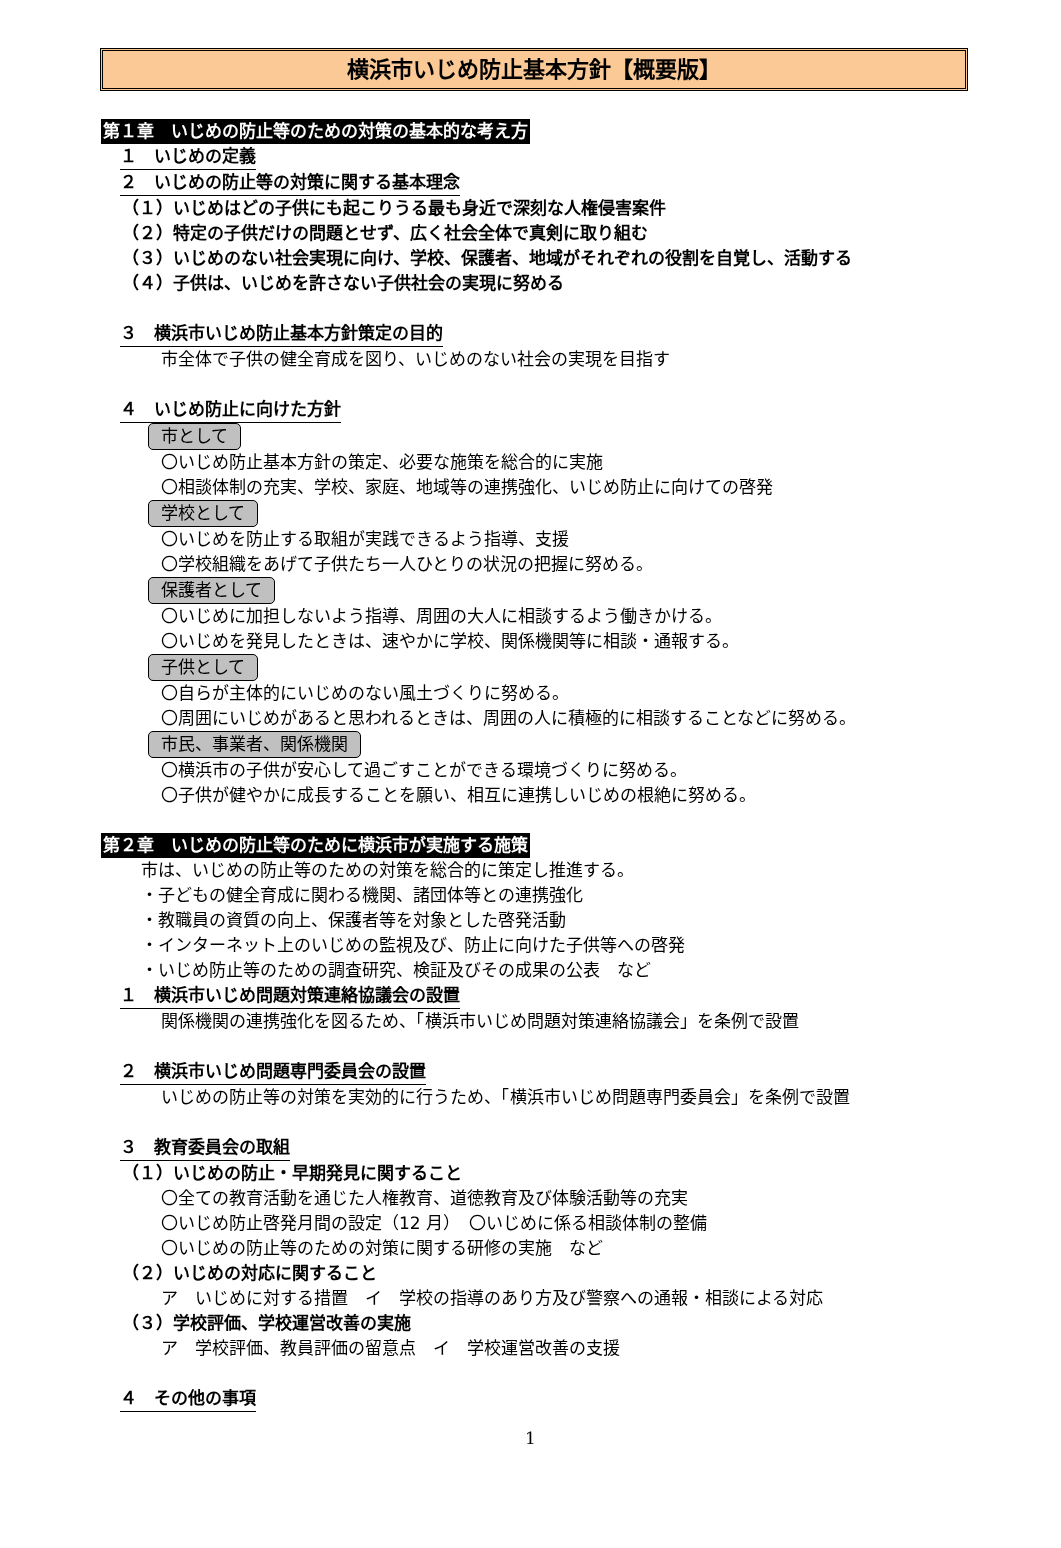横浜市いじめ防止基本方針【概要版】
第１章　いじめの防止等のための対策の基本的な考え方
１　いじめの定義
２　いじめの防止等の対策に関する基本理念
（１）いじめはどの子供にも起こりうる最も身近で深刻な人権侵害案件
（２）特定の子供だけの問題とせず、広く社会全体で真剣に取り組む
（３）いじめのない社会実現に向け、学校、保護者、地域がそれぞれの役割を自覚し、活動する
（４）子供は、いじめを許さない子供社会の実現に努める
３　横浜市いじめ防止基本方針策定の目的
市全体で子供の健全育成を図り、いじめのない社会の実現を目指す
４　いじめ防止に向けた方針
市として
〇いじめ防止基本方針の策定、必要な施策を総合的に実施
〇相談体制の充実、学校、家庭、地域等の連携強化、いじめ防止に向けての啓発
学校として
〇いじめを防止する取組が実践できるよう指導、支援
〇学校組織をあげて子供たち一人ひとりの状況の把握に努める。
保護者として
〇いじめに加担しないよう指導、周囲の大人に相談するよう働きかける。
〇いじめを発見したときは、速やかに学校、関係機関等に相談・通報する。
子供として
〇自らが主体的にいじめのない風土づくりに努める。
〇周囲にいじめがあると思われるときは、周囲の人に積極的に相談することなどに努める。
市民、事業者、関係機関
〇横浜市の子供が安心して過ごすことができる環境づくりに努める。
〇子供が健やかに成長することを願い、相互に連携しいじめの根絶に努める。
第２章　いじめの防止等のために横浜市が実施する施策
市は、いじめの防止等のための対策を総合的に策定し推進する。
・子どもの健全育成に関わる機関、諸団体等との連携強化
・教職員の資質の向上、保護者等を対象とした啓発活動
・インターネット上のいじめの監視及び、防止に向けた子供等への啓発
・いじめ防止等のための調査研究、検証及びその成果の公表　など
１　横浜市いじめ問題対策連絡協議会の設置
関係機関の連携強化を図るため、「横浜市いじめ問題対策連絡協議会」を条例で設置
２　横浜市いじめ問題専門委員会の設置
いじめの防止等の対策を実効的に行うため、「横浜市いじめ問題専門委員会」を条例で設置
３　教育委員会の取組
（１）いじめの防止・早期発見に関すること
〇全ての教育活動を通じた人権教育、道徳教育及び体験活動等の充実
〇いじめ防止啓発月間の設定（12 月）　〇いじめに係る相談体制の整備
〇いじめの防止等のための対策に関する研修の実施　など
（２）いじめの対応に関すること
ア　いじめに対する措置　イ　学校の指導のあり方及び警察への通報・相談による対応
（３）学校評価、学校運営改善の実施
ア　学校評価、教員評価の留意点　イ　学校運営改善の支援
４　その他の事項
1